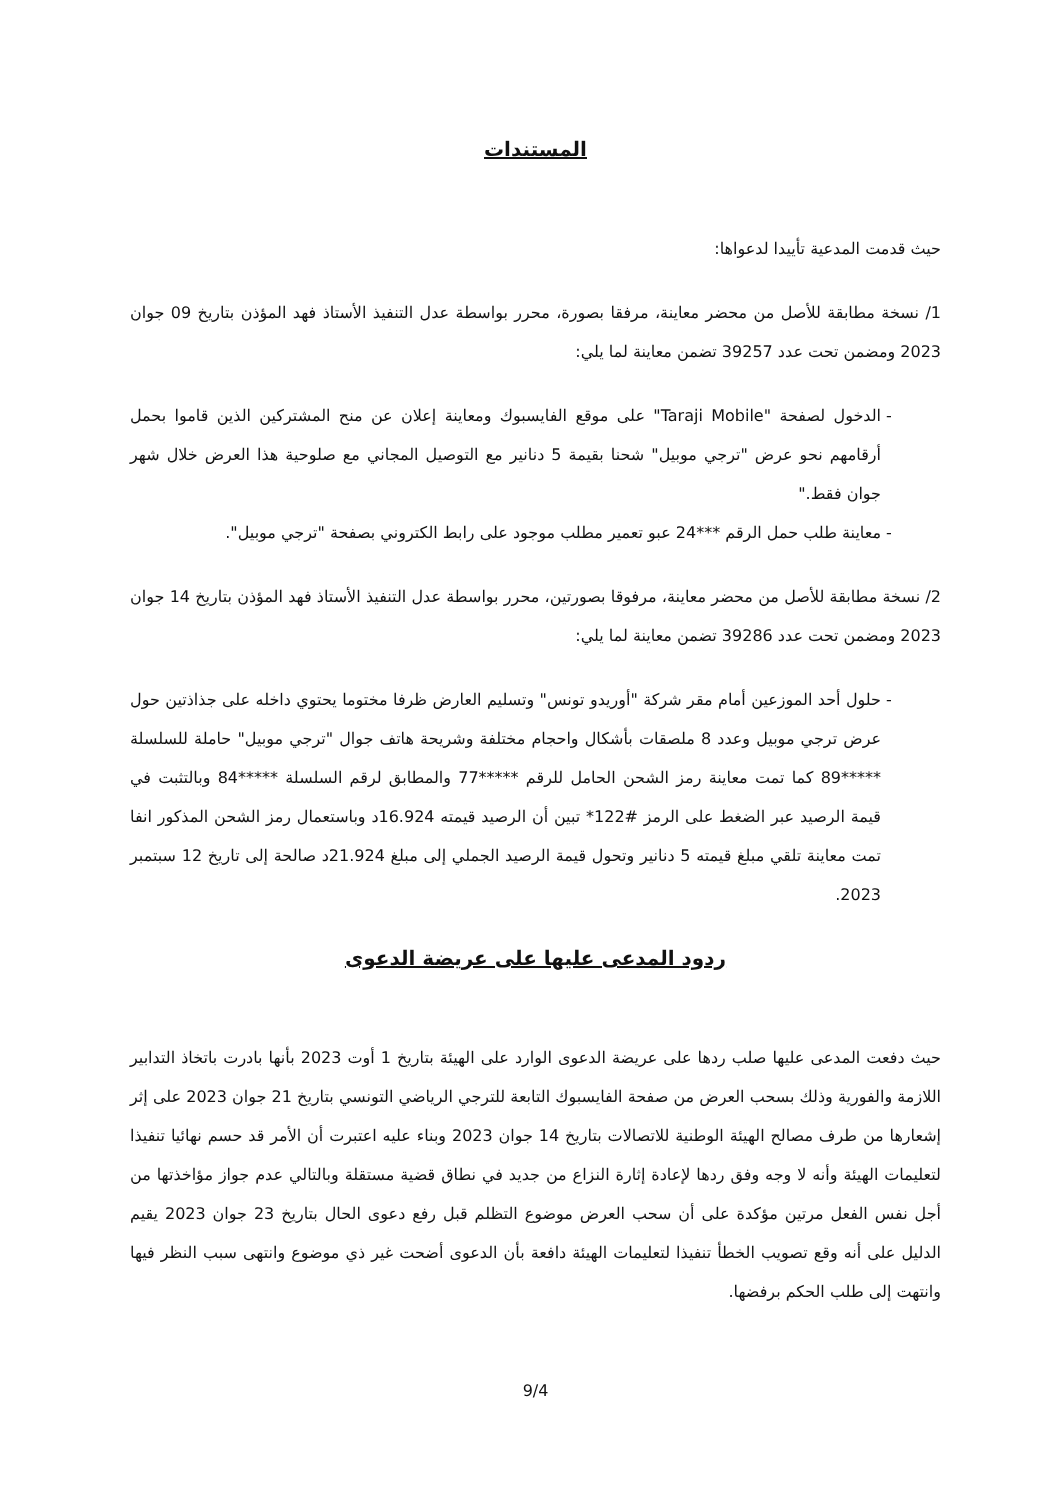المستندات
حيث قدمت المدعية تأييدا لدعواها:
1/ نسخة مطابقة للأصل من محضر معاينة، مرفقا بصورة، محرر بواسطة عدل التنفيذ الأستاذ فهد المؤذن بتاريخ 09 جوان 2023 ومضمن تحت عدد 39257 تضمن معاينة لما يلي:
الدخول لصفحة "Taraji Mobile" على موقع الفايسبوك ومعاينة إعلان عن منح المشتركين الذين قاموا بحمل أرقامهم نحو عرض "ترجي موبيل" شحنا بقيمة 5 دنانير مع التوصيل المجاني مع صلوحية هذا العرض خلال شهر جوان فقط."
معاينة طلب حمل الرقم ***24 عبو تعمير مطلب موجود على رابط الكتروني بصفحة "ترجي موبيل".
2/ نسخة مطابقة للأصل من محضر معاينة، مرفوقا بصورتين، محرر بواسطة عدل التنفيذ الأستاذ فهد المؤذن بتاريخ 14 جوان 2023 ومضمن تحت عدد 39286 تضمن معاينة لما يلي:
حلول أحد الموزعين أمام مقر شركة "أوريدو تونس" وتسليم العارض ظرفا مختوما يحتوي داخله على جذاذتين حول عرض ترجي موبيل وعدد 8 ملصقات بأشكال واحجام مختلفة وشريحة هاتف جوال "ترجي موبيل" حاملة للسلسلة *****89 كما تمت معاينة رمز الشحن الحامل للرقم *****77 والمطابق لرقم السلسلة *****84 وبالتثبت في قيمة الرصيد عبر الضغط على الرمز #122* تبين أن الرصيد قيمته 16.924د وباستعمال رمز الشحن المذكور انفا تمت معاينة تلقي مبلغ قيمته 5 دنانير وتحول قيمة الرصيد الجملي إلى مبلغ 21.924د صالحة إلى تاريخ 12 سبتمبر 2023.
ردود المدعى عليها على عريضة الدعوى
حيث دفعت المدعى عليها صلب ردها على عريضة الدعوى الوارد على الهيئة بتاريخ 1 أوت 2023 بأنها بادرت باتخاذ التدابير اللازمة والفورية وذلك بسحب العرض من صفحة الفايسبوك التابعة للترجي الرياضي التونسي بتاريخ 21 جوان 2023 على إثر إشعارها من طرف مصالح الهيئة الوطنية للاتصالات بتاريخ 14 جوان 2023 وبناء عليه اعتبرت أن الأمر قد حسم نهائيا تنفيذا لتعليمات الهيئة وأنه لا وجه وفق ردها لإعادة إثارة النزاع من جديد في نطاق قضية مستقلة وبالتالي عدم جواز مؤاخذتها من أجل نفس الفعل مرتين مؤكدة على أن سحب العرض موضوع التظلم قبل رفع دعوى الحال بتاريخ 23 جوان 2023 يقيم الدليل على أنه وقع تصويب الخطأ تنفيذا لتعليمات الهيئة دافعة بأن الدعوى أضحت غير ذي موضوع وانتهى سبب النظر فيها وانتهت إلى طلب الحكم برفضها.
9/4